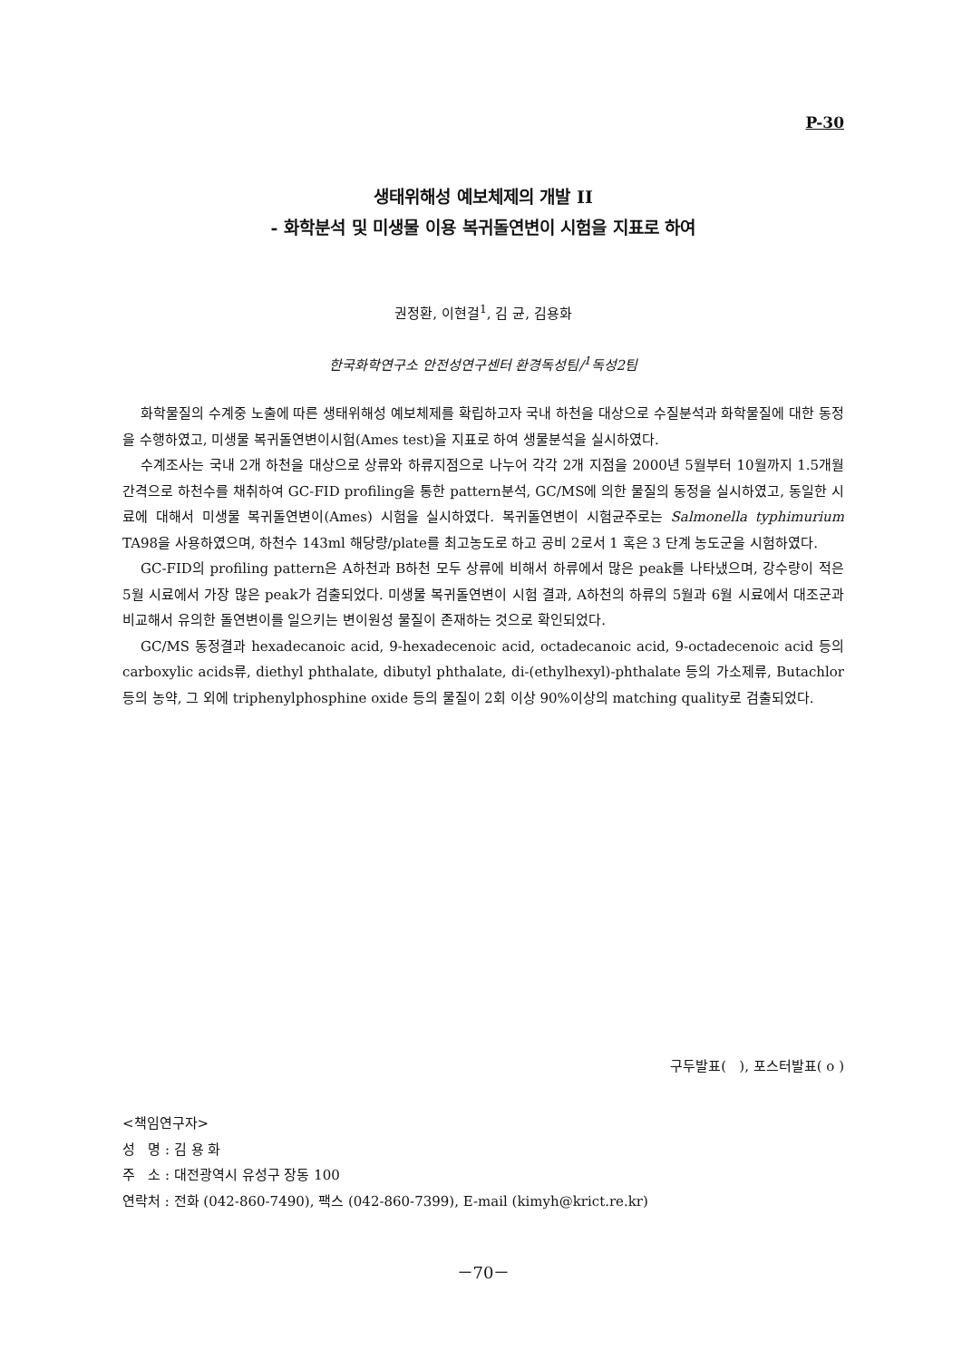P-30
생태위해성 예보체제의 개발 II
- 화학분석 및 미생물 이용 복귀돌연변이 시험을 지표로 하여
권정환, 이현걸<sup>1</sup>, 김 균, 김용화
한국화학연구소 안전성연구센터 환경독성팀/<sup>1</sup>독성2팀
화학물질의 수계중 노출에 따른 생태위해성 예보체제를 확립하고자 국내 하천을 대상으로 수질분석과 화학물질에 대한 동정을 수행하였고, 미생물 복귀돌연변이시험(Ames test)을 지표로 하여 생물분석을 실시하였다.
수계조사는 국내 2개 하천을 대상으로 상류와 하류지점으로 나누어 각각 2개 지점을 2000년 5월부터 10월까지 1.5개월 간격으로 하천수를 채취하여 GC-FID profiling을 통한 pattern분석, GC/MS에 의한 물질의 동정을 실시하였고, 동일한 시료에 대해서 미생물 복귀돌연변이(Ames) 시험을 실시하였다. 복귀돌연변이 시험균주로는 Salmonella typhimurium TA98을 사용하였으며, 하천수 143ml 해당량/plate를 최고농도로 하고 공비 2로서 1 혹은 3 단계 농도군을 시험하였다.
GC-FID의 profiling pattern은 A하천과 B하천 모두 상류에 비해서 하류에서 많은 peak를 나타냈으며, 강수량이 적은 5월 시료에서 가장 많은 peak가 검출되었다. 미생물 복귀돌연변이 시험 결과, A하천의 하류의 5월과 6월 시료에서 대조군과 비교해서 유의한 돌연변이를 일으키는 변이원성 물질이 존재하는 것으로 확인되었다.
GC/MS 동정결과 hexadecanoic acid, 9-hexadecenoic acid, octadecanoic acid, 9-octadecenoic acid 등의 carboxylic acids류, diethyl phthalate, dibutyl phthalate, di-(ethylhexyl)-phthalate 등의 가소제류, Butachlor 등의 농약, 그 외에 triphenylphosphine oxide 등의 물질이 2회 이상 90%이상의 matching quality로 검출되었다.
구두발표( ), 포스터발표( o )
<책임연구자>
성 명 : 김 용 화
주 소 : 대전광역시 유성구 장동 100
연락처 : 전화 (042-860-7490), 팩스 (042-860-7399), E-mail (kimyh@krict.re.kr)
－70－